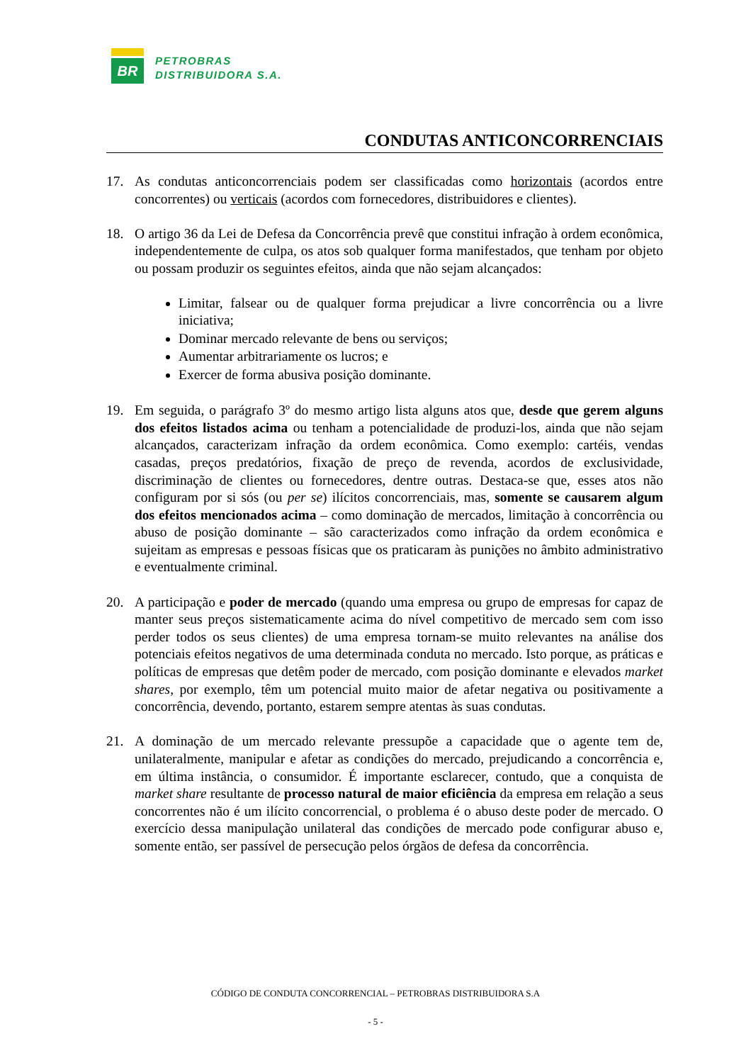BR
PETROBRAS
DISTRIBUIDORA S.A.
CONDUTAS ANTICONCORRENCIAIS
17. As condutas anticoncorrenciais podem ser classificadas como horizontais (acordos entre concorrentes) ou verticais (acordos com fornecedores, distribuidores e clientes).
18. O artigo 36 da Lei de Defesa da Concorrência prevê que constitui infração à ordem econômica, independentemente de culpa, os atos sob qualquer forma manifestados, que tenham por objeto ou possam produzir os seguintes efeitos, ainda que não sejam alcançados:
Limitar, falsear ou de qualquer forma prejudicar a livre concorrência ou a livre iniciativa;
Dominar mercado relevante de bens ou serviços;
Aumentar arbitrariamente os lucros; e
Exercer de forma abusiva posição dominante.
19. Em seguida, o parágrafo 3º do mesmo artigo lista alguns atos que, desde que gerem alguns dos efeitos listados acima ou tenham a potencialidade de produzi-los, ainda que não sejam alcançados, caracterizam infração da ordem econômica. Como exemplo: cartéis, vendas casadas, preços predatórios, fixação de preço de revenda, acordos de exclusividade, discriminação de clientes ou fornecedores, dentre outras. Destaca-se que, esses atos não configuram por si sós (ou per se) ilícitos concorrenciais, mas, somente se causarem algum dos efeitos mencionados acima – como dominação de mercados, limitação à concorrência ou abuso de posição dominante – são caracterizados como infração da ordem econômica e sujeitam as empresas e pessoas físicas que os praticaram às punições no âmbito administrativo e eventualmente criminal.
20. A participação e poder de mercado (quando uma empresa ou grupo de empresas for capaz de manter seus preços sistematicamente acima do nível competitivo de mercado sem com isso perder todos os seus clientes) de uma empresa tornam-se muito relevantes na análise dos potenciais efeitos negativos de uma determinada conduta no mercado. Isto porque, as práticas e políticas de empresas que detêm poder de mercado, com posição dominante e elevados market shares, por exemplo, têm um potencial muito maior de afetar negativa ou positivamente a concorrência, devendo, portanto, estarem sempre atentas às suas condutas.
21. A dominação de um mercado relevante pressupõe a capacidade que o agente tem de, unilateralmente, manipular e afetar as condições do mercado, prejudicando a concorrência e, em última instância, o consumidor. É importante esclarecer, contudo, que a conquista de market share resultante de processo natural de maior eficiência da empresa em relação a seus concorrentes não é um ilícito concorrencial, o problema é o abuso deste poder de mercado. O exercício dessa manipulação unilateral das condições de mercado pode configurar abuso e, somente então, ser passível de persecução pelos órgãos de defesa da concorrência.
CÓDIGO DE CONDUTA CONCORRENCIAL – PETROBRAS DISTRIBUIDORA S.A
- 5 -